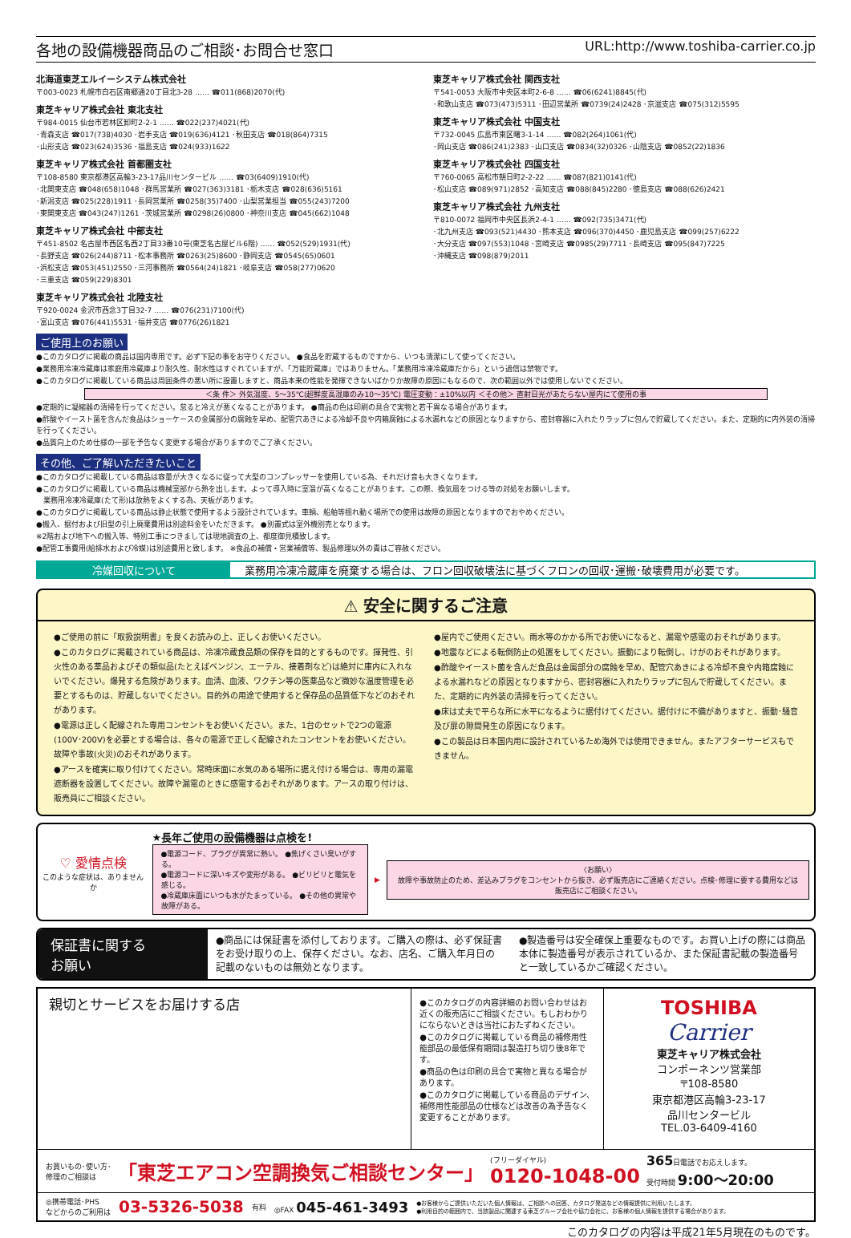各地の設備機器商品のご相談･お問合せ窓口 URL:http://www.toshiba-carrier.co.jp
北海道東芝エルイーシステム株式会社
〒003-0023 札幌市白石区南郷通20丁目北3-28 …… ☎011(868)2070(代)
東芝キャリア株式会社 東北支社
〒984-0015 仙台市若林区卸町2-2-1 …… ☎022(237)4021(代)
･青森支店 ☎017(738)4030 ･岩手支店 ☎019(636)4121 ･秋田支店 ☎018(864)7315
･山形支店 ☎023(624)3536 ･福島支店 ☎024(933)1622
東芝キャリア株式会社 首都圏支社
〒108-8580 東京都港区高輪3-23-17品川センタービル …… ☎03(6409)1910(代)
･北関東支店 ☎048(658)1048 ･群馬営業所 ☎027(363)3181 ･栃木支店 ☎028(636)5161
･新潟支店 ☎025(228)1911 ･長岡営業所 ☎0258(35)7400 ･山梨営業担当 ☎055(243)7200
･東関東支店 ☎043(247)1261 ･茨城営業所 ☎0298(26)0800 ･神奈川支店 ☎045(662)1048
東芝キャリア株式会社 中部支社
〒451-8502 名古屋市西区名西2丁目33番10号(東芝名古屋ビル6階) …… ☎052(529)1931(代)
･長野支店 ☎026(244)8711 ･松本事務所 ☎0263(25)8600 ･静岡支店 ☎0545(65)0601
･浜松支店 ☎053(451)2550 ･三河事務所 ☎0564(24)1821 ･岐阜支店 ☎058(277)0620
･三重支店 ☎059(229)8301
東芝キャリア株式会社 北陸支社
〒920-0024 金沢市西念3丁目32-7 …… ☎076(231)7100(代)
･富山支店 ☎076(441)5531 ･福井支店 ☎0776(26)1821
東芝キャリア株式会社 関西支社
〒541-0053 大阪市中央区本町2-6-8 …… ☎06(6241)8845(代)
･和歌山支店 ☎073(473)5311 ･田辺営業所 ☎0739(24)2428 ･京滋支店 ☎075(312)5595
東芝キャリア株式会社 中国支社
〒732-0045 広島市東区曙3-1-14 …… ☎082(264)1061(代)
･岡山支店 ☎086(241)2383 ･山口支店 ☎0834(32)0326 ･山陰支店 ☎0852(22)1836
東芝キャリア株式会社 四国支社
〒760-0065 高松市朝日町2-2-22 …… ☎087(821)0141(代)
･松山支店 ☎089(971)2852 ･高知支店 ☎088(845)2280 ･徳島支店 ☎088(626)2421
東芝キャリア株式会社 九州支社
〒810-0072 福岡市中央区長浜2-4-1 …… ☎092(735)3471(代)
･北九州支店 ☎093(521)4430 ･熊本支店 ☎096(370)4450 ･鹿児島支店 ☎099(257)6222
･大分支店 ☎097(553)1048 ･宮崎支店 ☎0985(29)7711 ･長崎支店 ☎095(847)7225
･沖縄支店 ☎098(879)2011
ご使用上のお願い
●このカタログに掲載の商品は国内専用です。必ず下記の事をお守りください。 ●食品を貯蔵するものですから、いつも清潔にして使ってください。
●業務用冷凍冷蔵庫は家庭用冷蔵庫より耐久性、耐水性はすぐれていますが、「万能貯蔵庫」ではありません。「業務用冷凍冷蔵庫だから」という過信は禁物です。
●このカタログに掲載している商品は周囲条件の悪い所に設置しますと、商品本来の性能を発揮できないばかりか故障の原因にもなるので、次の範囲以外では使用しないでください。
＜条 件＞ 外気温度、5〜35℃(超鮮度高湿庫のみ10〜35℃) 電圧変動：±10%以内 ＜その他＞ 直射日光があたらない屋内にて使用の事
●定期的に凝縮器の清掃を行ってください。怠ると冷えが悪くなることがあります。 ●商品の色は印刷の具合で実物と若干異なる場合があります。
●酢酸やイースト菌を含んだ食品はショーケースの金属部分の腐蝕を早め、配管穴あきによる冷却不良や内箱腐蝕による水漏れなどの原因となりますから、密封容器に入れたりラップに包んで貯蔵してください。また、定期的に内外装の清掃を行ってください。
●品質向上のため仕様の一部を予告なく変更する場合がありますのでご了承ください。
その他、ご了解いただきたいこと
●このカタログに掲載している商品は容量が大きくなるに従って大型のコンプレッサーを使用している為、それだけ音も大きくなります。
●このカタログに掲載している商品は機械室部から熱を出します。よって導入時に室温が高くなることがあります。この際、換気扇をつける等の対処をお願いします。
　業務用冷凍冷蔵庫(たて形)は放熱をよくする為、天板があります。
●このカタログに掲載している商品は静止状態で使用するよう設計されています。車輌、船舶等揺れ動く場所での使用は故障の原因となりますのでおやめください。
●搬入、据付および旧型の引上廃棄費用は別途料金をいただきます。 ●別置式は室外機別売となります。
※2階および地下への搬入等、特別工事につきましては現地調査の上、都度御見積致します。
●配管工事費用(給排水および冷媒)は別途費用と致します。 ※食品の補償・営業補償等、製品修理以外の責はご容赦ください。
冷媒回収について 業務用冷凍冷蔵庫を廃棄する場合は、フロン回収破壊法に基づくフロンの回収･運搬･破壊費用が必要です。
⚠ 安全に関するご注意
●ご使用の前に「取扱説明書」を良くお読みの上、正しくお使いください。
●このカタログに掲載されている商品は、冷凍冷蔵食品類の保存を目的とするものです。揮発性、引火性のある薬品およびその類似品(たとえばベンジン、エーテル、接着剤など)は絶対に庫内に入れないでください。爆発する危険があります。血清、血液、ワクチン等の医薬品など微妙な温度管理を必要とするものは、貯蔵しないでください。目的外の用途で使用すると保存品の品質低下などのおそれがあります。
●電源は正しく配線された専用コンセントをお使いください。また、1台のセットで2つの電源(100V･200V)を必要とする場合は、各々の電源で正しく配線されたコンセントをお使いください。故障や事故(火災)のおそれがあります。
●アースを確実に取り付けてください。常時床面に水気のある場所に据え付ける場合は、専用の漏電遮断器を設置してください。故障や漏電のときに感電するおそれがあります。アースの取り付けは、販売員にご相談ください。
●屋内でご使用ください。雨水等のかかる所でお使いになると、漏電や感電のおそれがあります。
●地震などによる転倒防止の処置をしてください。振動により転倒し、けがのおそれがあります。
●酢酸やイースト菌を含んだ食品は金属部分の腐蝕を早め、配管穴あきによる冷却不良や内箱腐蝕による水漏れなどの原因となりますから、密封容器に入れたりラップに包んで貯蔵してください。また、定期的に内外装の清掃を行ってください。
●床は丈夫で平らな所に水平になるように据付けてください。据付けに不備がありますと、振動･騒音及び扉の隙間発生の原因になります。
●この製品は日本国内用に設計されているため海外では使用できません。またアフターサービスもできません。
♡ 愛情点検
このような症状は、ありませんか
★長年ご使用の設備機器は点検を!
●電源コード、プラグが異常に熱い。 ●焦げくさい臭いがする。
●電源コードに深いキズや変形がある。 ●ビリビリと電気を感じる。
●冷蔵庫床面にいつも水がたまっている。 ●その他の異常や故障がある。
▶
〈お願い〉
故障や事故防止のため、差込みプラグをコンセントから抜き、必ず販売店にご連絡ください。点検･修理に要する費用などは販売店にご相談ください。
保証書に関する
お願い
●商品には保証書を添付しております。ご購入の際は、必ず保証書をお受け取りの上、保存ください。なお、店名、ご購入年月日の記載のないものは無効となります。
●製造番号は安全確保上重要なものです。お買い上げの際には商品本体に製造番号が表示されているか、また保証書記載の製造番号と一致しているかご確認ください。
親切とサービスをお届けする店
●このカタログの内容詳細のお問い合わせはお近くの販売店にご相談ください。もしおわかりにならないときは当社におたずねください。
●このカタログに掲載している商品の補修用性能部品の最低保有期間は製造打ち切り後8年です。
●商品の色は印刷の具合で実物と異なる場合があります。
●このカタログに掲載している商品のデザイン、補修用性能部品の仕様などは改善の為予告なく変更することがあります。
TOSHIBA
Carrier
東芝キャリア株式会社
コンポーネンツ営業部
〒108-8580
東京都港区高輪3-23-17
品川センタービル
TEL.03-6409-4160
お買いもの･使い方･
修理のご相談は 「東芝エアコン空調換気ご相談センター」 (フリーダイヤル)
0120-1048-00 365日電話でお応えします。
受付時間 9:00〜20:00
◎携帯電話･PHS
などからのご利用は 03-5326-5038 有料 ◎FAX 045-461-3493 ●お客様からご提供いただいた個人情報は、ご相談への回答、カタログ発送などの情報提供に利用いたします。
●利用目的の範囲内で、当該製品に関連する東芝グループ会社や協力会社に、お客様の個人情報を提供する場合があります。
このカタログの内容は平成21年5月現在のものです。